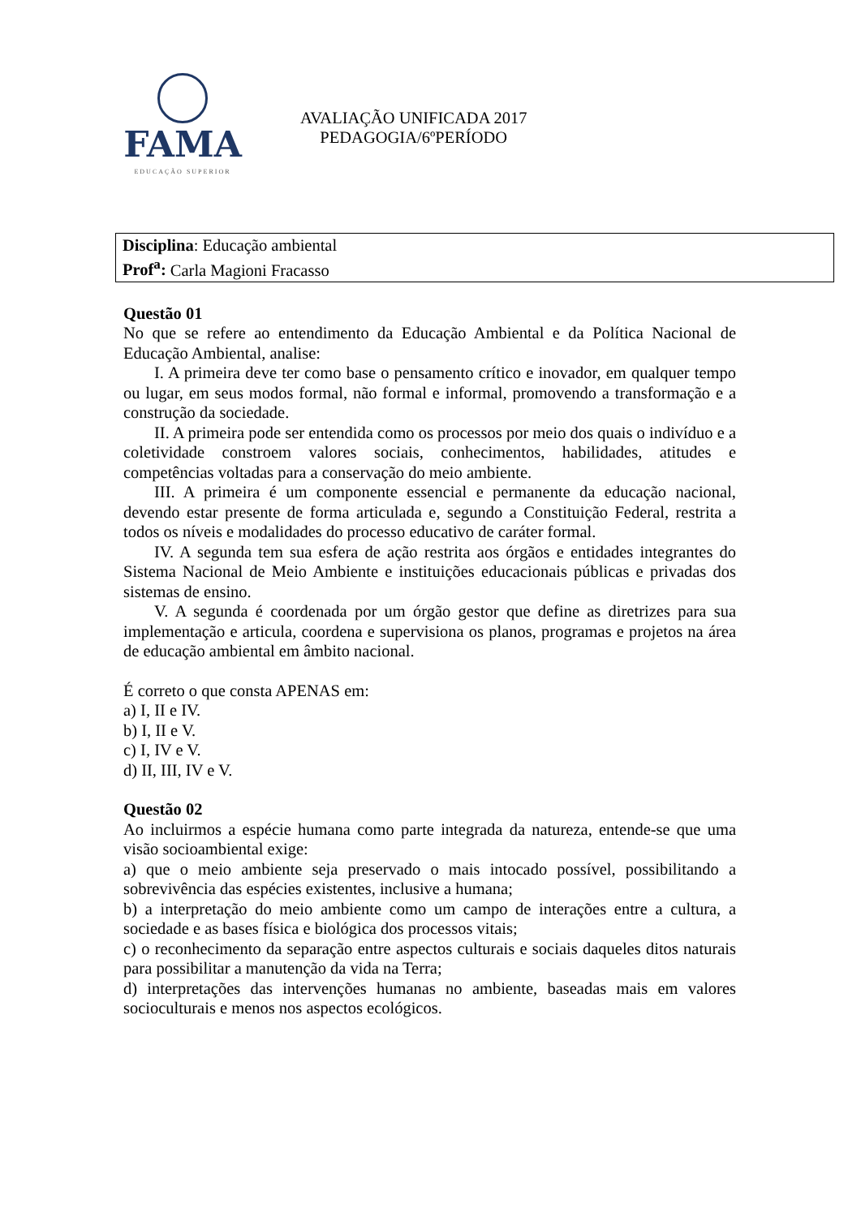FAMA
EDUCAÇÃO SUPERIOR
AVALIAÇÃO UNIFICADA 2017
PEDAGOGIA/6ºPERÍODO
Disciplina: Educação ambiental
Prof<sup>a</sup>: Carla Magioni Fracasso
Questão 01
No que se refere ao entendimento da Educação Ambiental e da Política Nacional de Educação Ambiental, analise:
I. A primeira deve ter como base o pensamento crítico e inovador, em qualquer tempo ou lugar, em seus modos formal, não formal e informal, promovendo a transformação e a construção da sociedade.
II. A primeira pode ser entendida como os processos por meio dos quais o indivíduo e a coletividade constroem valores sociais, conhecimentos, habilidades, atitudes e competências voltadas para a conservação do meio ambiente.
III. A primeira é um componente essencial e permanente da educação nacional, devendo estar presente de forma articulada e, segundo a Constituição Federal, restrita a todos os níveis e modalidades do processo educativo de caráter formal.
IV. A segunda tem sua esfera de ação restrita aos órgãos e entidades integrantes do Sistema Nacional de Meio Ambiente e instituições educacionais públicas e privadas dos sistemas de ensino.
V. A segunda é coordenada por um órgão gestor que define as diretrizes para sua implementação e articula, coordena e supervisiona os planos, programas e projetos na área de educação ambiental em âmbito nacional.
É correto o que consta APENAS em:
a) I, II e IV.
b) I, II e V.
c) I, IV e V.
d) II, III, IV e V.
Questão 02
Ao incluirmos a espécie humana como parte integrada da natureza, entende-se que uma visão socioambiental exige:
a) que o meio ambiente seja preservado o mais intocado possível, possibilitando a sobrevivência das espécies existentes, inclusive a humana;
b) a interpretação do meio ambiente como um campo de interações entre a cultura, a sociedade e as bases física e biológica dos processos vitais;
c) o reconhecimento da separação entre aspectos culturais e sociais daqueles ditos naturais para possibilitar a manutenção da vida na Terra;
d) interpretações das intervenções humanas no ambiente, baseadas mais em valores socioculturais e menos nos aspectos ecológicos.